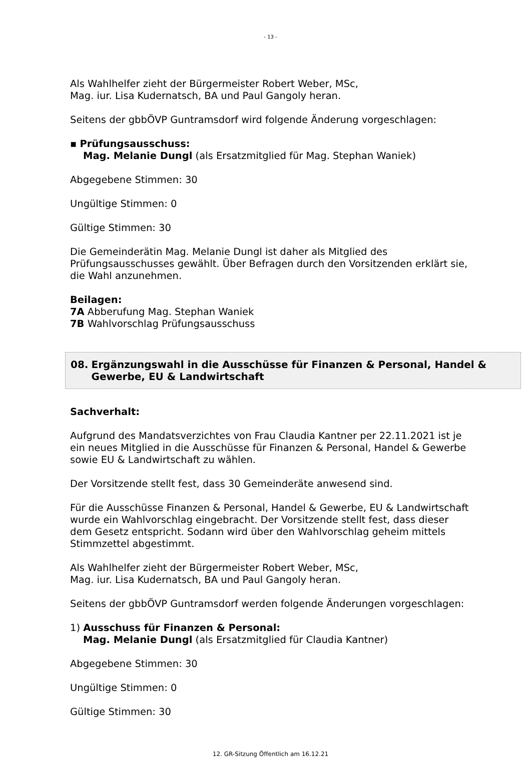- 13 -
Als Wahlhelfer zieht der Bürgermeister Robert Weber, MSc,
Mag. iur. Lisa Kudernatsch, BA und Paul Gangoly heran.
Seitens der gbbÖVP Guntramsdorf wird folgende Änderung vorgeschlagen:
▪ Prüfungsausschuss:
Mag. Melanie Dungl (als Ersatzmitglied für Mag. Stephan Waniek)
Abgegebene Stimmen: 30
Ungültige Stimmen: 0
Gültige Stimmen: 30
Die Gemeinderätin Mag. Melanie Dungl ist daher als Mitglied des Prüfungsausschusses gewählt. Über Befragen durch den Vorsitzenden erklärt sie, die Wahl anzunehmen.
Beilagen:
7A Abberufung Mag. Stephan Waniek
7B Wahlvorschlag Prüfungsausschuss
08. Ergänzungswahl in die Ausschüsse für Finanzen & Personal, Handel & Gewerbe, EU & Landwirtschaft
Sachverhalt:
Aufgrund des Mandatsverzichtes von Frau Claudia Kantner per 22.11.2021 ist je ein neues Mitglied in die Ausschüsse für Finanzen & Personal, Handel & Gewerbe sowie EU & Landwirtschaft zu wählen.
Der Vorsitzende stellt fest, dass 30 Gemeinderäte anwesend sind.
Für die Ausschüsse Finanzen & Personal, Handel & Gewerbe, EU & Landwirtschaft wurde ein Wahlvorschlag eingebracht. Der Vorsitzende stellt fest, dass dieser dem Gesetz entspricht. Sodann wird über den Wahlvorschlag geheim mittels Stimmzettel abgestimmt.
Als Wahlhelfer zieht der Bürgermeister Robert Weber, MSc,
Mag. iur. Lisa Kudernatsch, BA und Paul Gangoly heran.
Seitens der gbbÖVP Guntramsdorf werden folgende Änderungen vorgeschlagen:
1) Ausschuss für Finanzen & Personal:
Mag. Melanie Dungl (als Ersatzmitglied für Claudia Kantner)
Abgegebene Stimmen: 30
Ungültige Stimmen: 0
Gültige Stimmen: 30
12. GR-Sitzung Öffentlich am 16.12.21